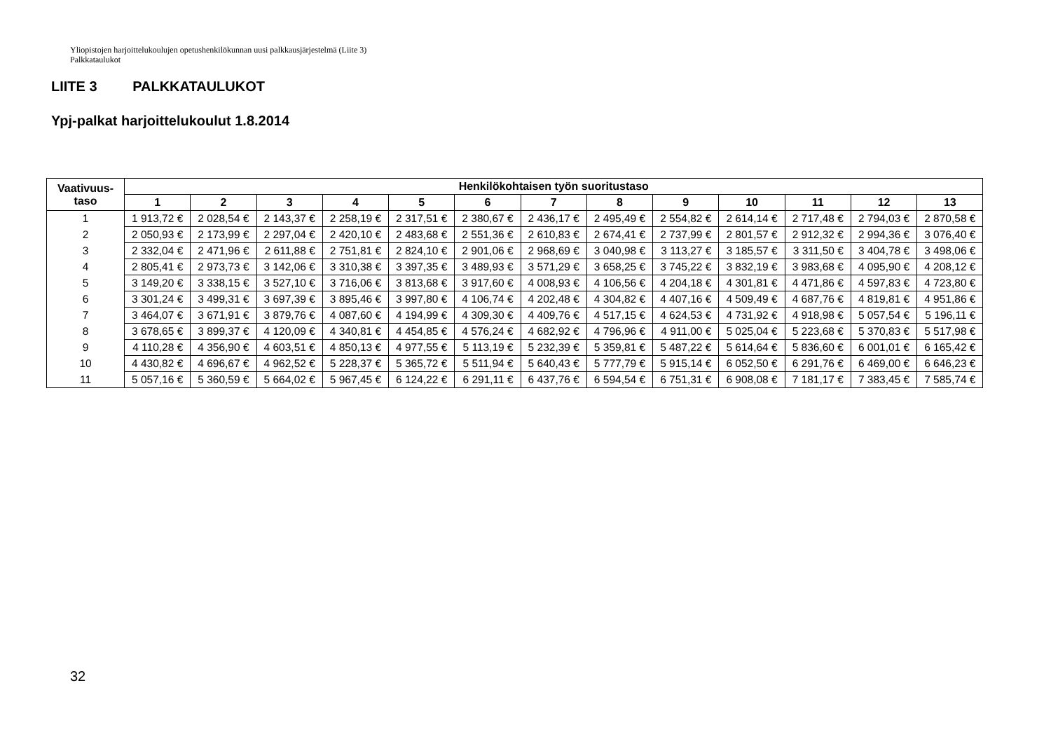Yliopistojen harjoittelukoulujen opetushenkilökunnan uusi palkkausjärjestelmä (Liite 3)
Palkkataulukot
LIITE 3 PALKKATAULUKOT
Ypj-palkat harjoittelukoulut 1.8.2014
| Vaativuus- taso | Henkilökohtaisen työn suoritustaso | | | | | | | | | | | | |
| --- | --- | --- | --- | --- | --- | --- | --- | --- | --- | --- | --- | --- | --- |
| | 1 | 2 | 3 | 4 | 5 | 6 | 7 | 8 | 9 | 10 | 11 | 12 | 13 |
| 1 | 1 913,72 € | 2 028,54 € | 2 143,37 € | 2 258,19 € | 2 317,51 € | 2 380,67 € | 2 436,17 € | 2 495,49 € | 2 554,82 € | 2 614,14 € | 2 717,48 € | 2 794,03 € | 2 870,58 € |
| 2 | 2 050,93 € | 2 173,99 € | 2 297,04 € | 2 420,10 € | 2 483,68 € | 2 551,36 € | 2 610,83 € | 2 674,41 € | 2 737,99 € | 2 801,57 € | 2 912,32 € | 2 994,36 € | 3 076,40 € |
| 3 | 2 332,04 € | 2 471,96 € | 2 611,88 € | 2 751,81 € | 2 824,10 € | 2 901,06 € | 2 968,69 € | 3 040,98 € | 3 113,27 € | 3 185,57 € | 3 311,50 € | 3 404,78 € | 3 498,06 € |
| 4 | 2 805,41 € | 2 973,73 € | 3 142,06 € | 3 310,38 € | 3 397,35 € | 3 489,93 € | 3 571,29 € | 3 658,25 € | 3 745,22 € | 3 832,19 € | 3 983,68 € | 4 095,90 € | 4 208,12 € |
| 5 | 3 149,20 € | 3 338,15 € | 3 527,10 € | 3 716,06 € | 3 813,68 € | 3 917,60 € | 4 008,93 € | 4 106,56 € | 4 204,18 € | 4 301,81 € | 4 471,86 € | 4 597,83 € | 4 723,80 € |
| 6 | 3 301,24 € | 3 499,31 € | 3 697,39 € | 3 895,46 € | 3 997,80 € | 4 106,74 € | 4 202,48 € | 4 304,82 € | 4 407,16 € | 4 509,49 € | 4 687,76 € | 4 819,81 € | 4 951,86 € |
| 7 | 3 464,07 € | 3 671,91 € | 3 879,76 € | 4 087,60 € | 4 194,99 € | 4 309,30 € | 4 409,76 € | 4 517,15 € | 4 624,53 € | 4 731,92 € | 4 918,98 € | 5 057,54 € | 5 196,11 € |
| 8 | 3 678,65 € | 3 899,37 € | 4 120,09 € | 4 340,81 € | 4 454,85 € | 4 576,24 € | 4 682,92 € | 4 796,96 € | 4 911,00 € | 5 025,04 € | 5 223,68 € | 5 370,83 € | 5 517,98 € |
| 9 | 4 110,28 € | 4 356,90 € | 4 603,51 € | 4 850,13 € | 4 977,55 € | 5 113,19 € | 5 232,39 € | 5 359,81 € | 5 487,22 € | 5 614,64 € | 5 836,60 € | 6 001,01 € | 6 165,42 € |
| 10 | 4 430,82 € | 4 696,67 € | 4 962,52 € | 5 228,37 € | 5 365,72 € | 5 511,94 € | 5 640,43 € | 5 777,79 € | 5 915,14 € | 6 052,50 € | 6 291,76 € | 6 469,00 € | 6 646,23 € |
| 11 | 5 057,16 € | 5 360,59 € | 5 664,02 € | 5 967,45 € | 6 124,22 € | 6 291,11 € | 6 437,76 € | 6 594,54 € | 6 751,31 € | 6 908,08 € | 7 181,17 € | 7 383,45 € | 7 585,74 € |
32